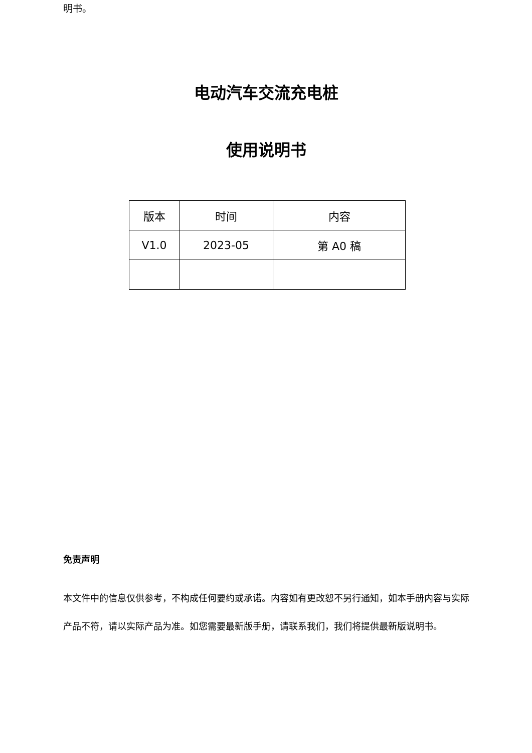明书。
电动汽车交流充电桩
使用说明书
| 版本 | 时间 | 内容 |
| V1.0 | 2023-05 | 第 A0 稿 |
免责声明
本文件中的信息仅供参考，不构成任何要约或承诺。内容如有更改恕不另行通知，如本手册内容与实际产品不符，请以实际产品为准。如您需要最新版手册，请联系我们，我们将提供最新版说明书。